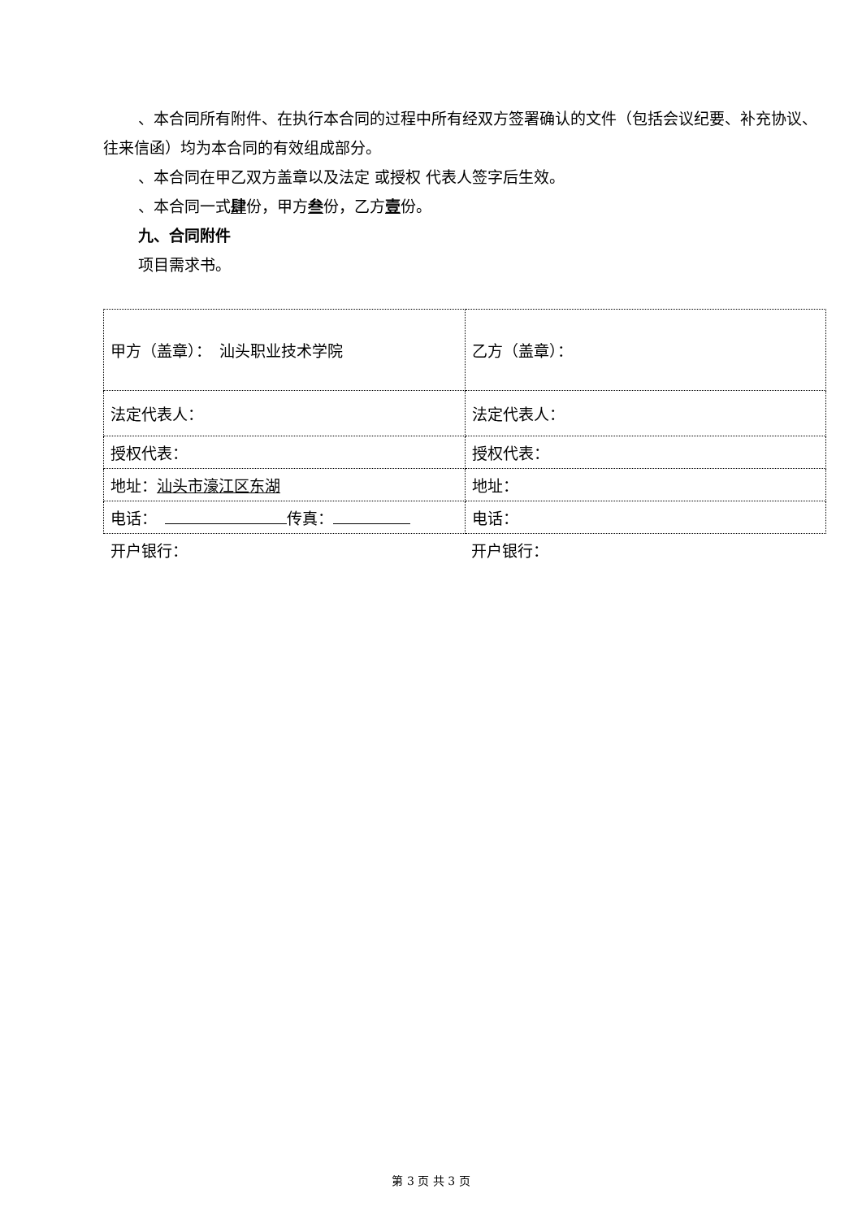、本合同所有附件、在执行本合同的过程中所有经双方签署确认的文件（包括会议纪要、补充协议、往来信函）均为本合同的有效组成部分。
、本合同在甲乙双方盖章以及法定 或授权 代表人签字后生效。
、本合同一式肆份，甲方叁份，乙方壹份。
九、合同附件
项目需求书。
| 甲方（盖章）： 汕头职业技术学院 | 乙方（盖章）： |
| 法定代表人： | 法定代表人： |
| 授权代表： | 授权代表： |
| 地址： 汕头市濠江区东湖 | 地址： |
| 电话： 传真： | 电话： |
| 开户银行： | 开户银行： |
第 3 页 共 3 页